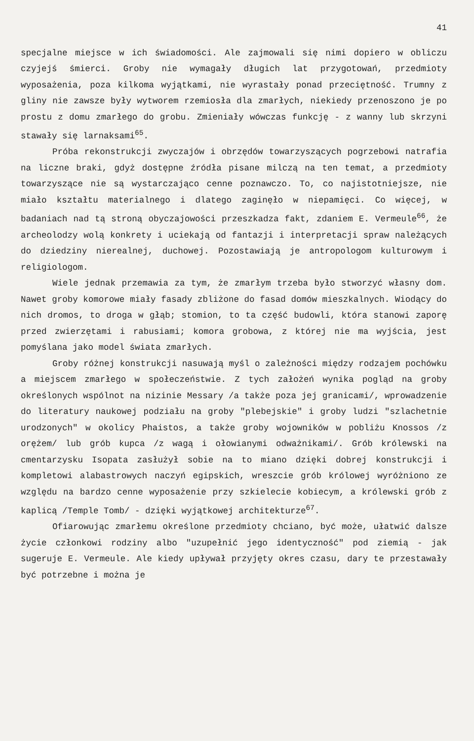41
specjalne miejsce w ich świadomości. Ale zajmowali się nimi dopiero w obliczu czyjejś śmierci. Groby nie wymagały długich lat przygotowań, przedmioty wyposażenia, poza kilkoma wyjątkami, nie wyrastały ponad przeciętność. Trumny z gliny nie zawsze były wytworem rzemiosła dla zmarłych, niekiedy przenoszono je po prostu z domu zmarłego do grobu. Zmieniały wówczas funkcję - z wanny lub skrzyni stawały się larnaksami<sup>65</sup>.
Próba rekonstrukcji zwyczajów i obrzędów towarzyszących pogrzebowi natrafia na liczne braki, gdyż dostępne źródła pisane milczą na ten temat, a przedmioty towarzyszące nie są wystarczająco cenne poznawczo. To, co najistotniejsze, nie miało kształtu materialnego i dlatego zaginęło w niepamięci. Co więcej, w badaniach nad tą stroną obyczajowości przeszkadza fakt, zdaniem E. Vermeule<sup>66</sup>, że archeolodzy wolą konkrety i uciekają od fantazji i interpretacji spraw należących do dziedziny nierealnej, duchowej. Pozostawiają je antropologom kulturowym i religiologom.
Wiele jednak przemawia za tym, że zmarłym trzeba było stworzyć własny dom. Nawet groby komorowe miały fasady zbliżone do fasad domów mieszkalnych. Wiodący do nich dromos, to droga w głąb; stomion, to ta część budowli, która stanowi zaporę przed zwierzętami i rabusiami; komora grobowa, z której nie ma wyjścia, jest pomyślana jako model świata zmarłych.
Groby różnej konstrukcji nasuwają myśl o zależności między rodzajem pochówku a miejscem zmarłego w społeczeństwie. Z tych założeń wynika pogląd na groby określonych wspólnot na nizinie Messary /a także poza jej granicami/, wprowadzenie do literatury naukowej podziału na groby "plebejskie" i groby ludzi "szlachetnie urodzonych" w okolicy Phaistos, a także groby wojowników w pobliżu Knossos /z orężem/ lub grób kupca /z wagą i ołowianymi odważnikami/. Grób królewski na cmentarzysku Isopata zasłużył sobie na to miano dzięki dobrej konstrukcji i kompletowi alabastrowych naczyń egipskich, wreszcie grób królowej wyróżniono ze względu na bardzo cenne wyposażenie przy szkielecie kobiecym, a królewski grób z kaplicą /Temple Tomb/ - dzięki wyjątkowej architekturze<sup>67</sup>.
Ofiarowując zmarłemu określone przedmioty chciano, być może, ułatwić dalsze życie członkowi rodziny albo "uzupełnić jego identyczność" pod ziemią - jak sugeruje E. Vermeule. Ale kiedy upływał przyjęty okres czasu, dary te przestawały być potrzebne i można je